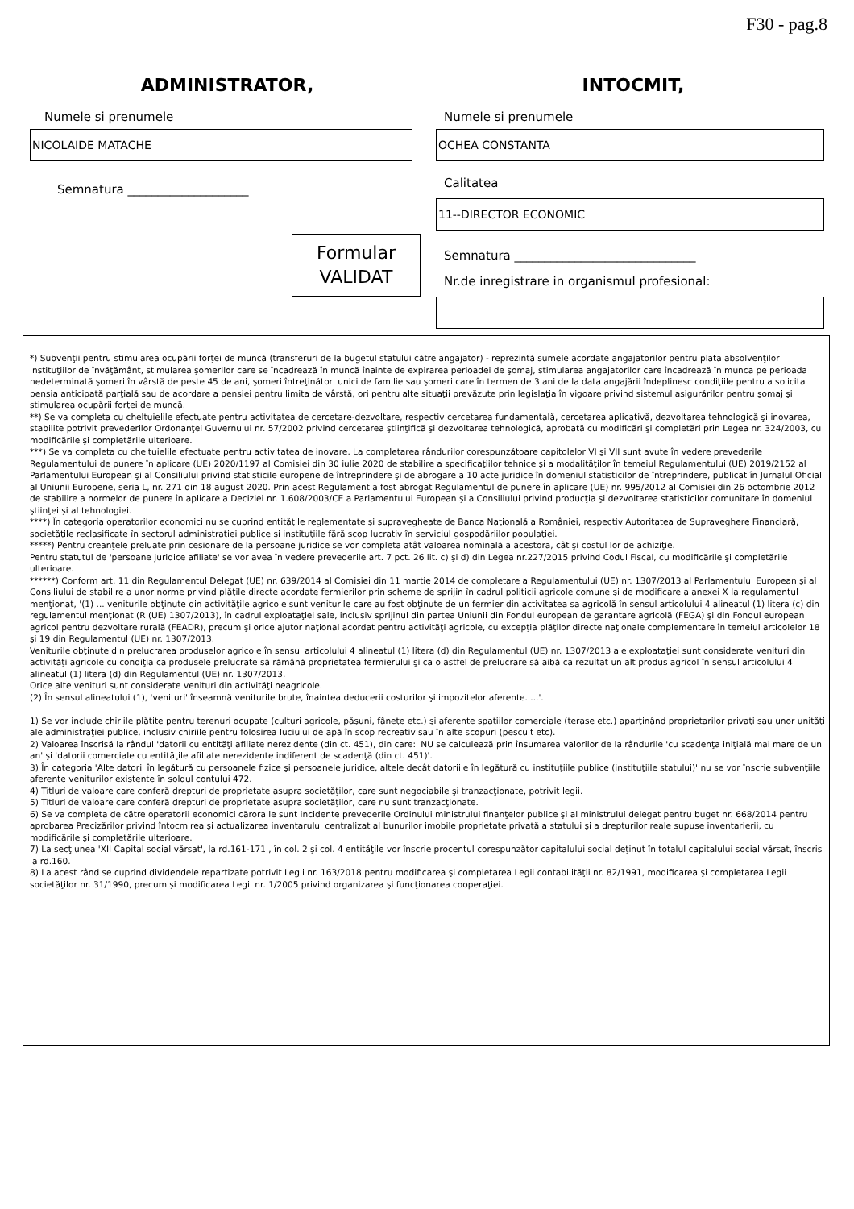F30 - pag.8
ADMINISTRATOR,
Numele si prenumele
NICOLAIDE MATACHE
Semnatura ____________________
Formular
VALIDAT
INTOCMIT,
Numele si prenumele
OCHEA CONSTANTA
Calitatea
11--DIRECTOR ECONOMIC
Semnatura ______________________________
Nr.de inregistrare in organismul profesional:
*) Subvenţii pentru stimularea ocupării forţei de muncă (transferuri de la bugetul statului către angajator) - reprezintă sumele acordate angajatorilor pentru plata absolvenţilor instituţiilor de învăţământ, stimularea şomerilor care se încadrează în muncă înainte de expirarea perioadei de şomaj, stimularea angajatorilor care încadrează în munca pe perioada nedeterminată şomeri în vârstă de peste 45 de ani, şomeri întreţinători unici de familie sau şomeri care în termen de 3 ani de la data angajării îndeplinesc condiţiile pentru a solicita pensia anticipată parţială sau de acordare a pensiei pentru limita de vârstă, ori pentru alte situaţii prevăzute prin legislaţia în vigoare privind sistemul asigurărilor pentru şomaj şi stimularea ocupării forţei de muncă.
**) Se va completa cu cheltuielile efectuate pentru activitatea de cercetare-dezvoltare, respectiv cercetarea fundamentală, cercetarea aplicativă, dezvoltarea tehnologică şi inovarea, stabilite potrivit prevederilor Ordonanţei Guvernului nr. 57/2002 privind cercetarea ştiinţifică şi dezvoltarea tehnologică, aprobată cu modificări şi completări prin Legea nr. 324/2003, cu modificările şi completările ulterioare.
***) Se va completa cu cheltuielile efectuate pentru activitatea de inovare. La completarea rândurilor corespunzătoare capitolelor VI şi VII sunt avute în vedere prevederile Regulamentului de punere în aplicare (UE) 2020/1197 al Comisiei din 30 iulie 2020 de stabilire a specificaţiilor tehnice şi a modalităţilor în temeiul Regulamentului (UE) 2019/2152 al Parlamentului European şi al Consiliului privind statisticile europene de întreprindere şi de abrogare a 10 acte juridice în domeniul statisticilor de întreprindere, publicat în Jurnalul Oficial al Uniunii Europene, seria L, nr. 271 din 18 august 2020. Prin acest Regulament a fost abrogat Regulamentul de punere în aplicare (UE) nr. 995/2012 al Comisiei din 26 octombrie 2012 de stabilire a normelor de punere în aplicare a Deciziei nr. 1.608/2003/CE a Parlamentului European şi a Consiliului privind producţia şi dezvoltarea statisticilor comunitare în domeniul ştiinţei şi al tehnologiei.
****) În categoria operatorilor economici nu se cuprind entităţile reglementate şi supravegheate de Banca Naţională a României, respectiv Autoritatea de Supraveghere Financiară, societăţile reclasificate în sectorul administraţiei publice şi instituţiile fără scop lucrativ în serviciul gospodăriilor populaţiei.
*****) Pentru creanţele preluate prin cesionare de la persoane juridice se vor completa atât valoarea nominală a acestora, cât şi costul lor de achiziţie.
Pentru statutul de 'persoane juridice afiliate' se vor avea în vedere prevederile art. 7 pct. 26 lit. c) şi d) din Legea nr.227/2015 privind Codul Fiscal, cu modificările şi completările ulterioare.
******) Conform art. 11 din Regulamentul Delegat (UE) nr. 639/2014 al Comisiei din 11 martie 2014 de completare a Regulamentului (UE) nr. 1307/2013 al Parlamentului European şi al Consiliului de stabilire a unor norme privind plăţile directe acordate fermierilor prin scheme de sprijin în cadrul politicii agricole comune şi de modificare a anexei X la regulamentul menţionat, '(1) ... veniturile obţinute din activităţile agricole sunt veniturile care au fost obţinute de un fermier din activitatea sa agricolă în sensul articolului 4 alineatul (1) litera (c) din regulamentul menţionat (R (UE) 1307/2013), în cadrul exploataţiei sale, inclusiv sprijinul din partea Uniunii din Fondul european de garantare agricolă (FEGA) şi din Fondul european agricol pentru dezvoltare rurală (FEADR), precum şi orice ajutor naţional acordat pentru activităţi agricole, cu excepţia plăţilor directe naţionale complementare în temeiul articolelor 18 şi 19 din Regulamentul (UE) nr. 1307/2013.
Veniturile obţinute din prelucrarea produselor agricole în sensul articolului 4 alineatul (1) litera (d) din Regulamentul (UE) nr. 1307/2013 ale exploataţiei sunt considerate venituri din activităţi agricole cu condiţia ca produsele prelucrate să rămână proprietatea fermierului şi ca o astfel de prelucrare să aibă ca rezultat un alt produs agricol în sensul articolului 4 alineatul (1) litera (d) din Regulamentul (UE) nr. 1307/2013.
Orice alte venituri sunt considerate venituri din activităţi neagricole.
(2) În sensul alineatului (1), 'venituri' înseamnă veniturile brute, înaintea deducerii costurilor şi impozitelor aferente. ...'.
1) Se vor include chiriile plătite pentru terenuri ocupate (culturi agricole, păşuni, fâneţe etc.) şi aferente spaţiilor comerciale (terase etc.) aparţinând proprietarilor privaţi sau unor unităţi ale administraţiei publice, inclusiv chiriile pentru folosirea luciului de apă în scop recreativ sau în alte scopuri (pescuit etc).
2) Valoarea înscrisă la rândul 'datorii cu entităţi afiliate nerezidente (din ct. 451), din care:' NU se calculează prin însumarea valorilor de la rândurile 'cu scadenţa iniţială mai mare de un an' şi 'datorii comerciale cu entităţile afiliate nerezidente indiferent de scadenţă (din ct. 451)'.
3) În categoria 'Alte datorii în legătură cu persoanele fizice şi persoanele juridice, altele decât datoriile în legătură cu instituţiile publice (instituţiile statului)' nu se vor înscrie subvenţiile aferente veniturilor existente în soldul contului 472.
4) Titluri de valoare care conferă drepturi de proprietate asupra societăţilor, care sunt negociabile şi tranzacţionate, potrivit legii.
5) Titluri de valoare care conferă drepturi de proprietate asupra societăţilor, care nu sunt tranzacţionate.
6) Se va completa de către operatorii economici cărora le sunt incidente prevederile Ordinului ministrului finanţelor publice şi al ministrului delegat pentru buget nr. 668/2014 pentru aprobarea Precizărilor privind întocmirea şi actualizarea inventarului centralizat al bunurilor imobile proprietate privată a statului şi a drepturilor reale supuse inventarierii, cu modificările şi completările ulterioare.
7) La secţiunea 'XII Capital social vărsat', la rd.161-171 , în col. 2 şi col. 4 entităţile vor înscrie procentul corespunzător capitalului social deţinut în totalul capitalului social vărsat, înscris la rd.160.
8) La acest rând se cuprind dividendele repartizate potrivit Legii nr. 163/2018 pentru modificarea şi completarea Legii contabilităţii nr. 82/1991, modificarea şi completarea Legii societăţilor nr. 31/1990, precum şi modificarea Legii nr. 1/2005 privind organizarea şi funcţionarea cooperaţiei.